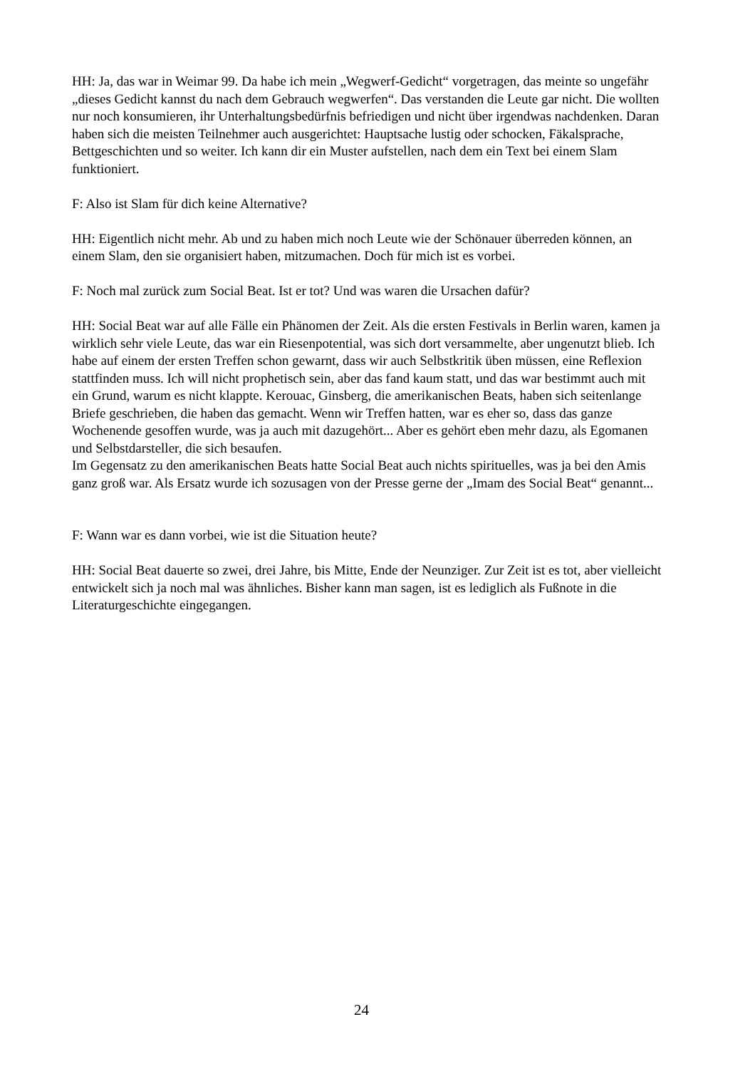HH: Ja, das war in Weimar 99. Da habe ich mein „Wegwerf-Gedicht“ vorgetragen, das meinte so ungefähr „dieses Gedicht kannst du nach dem Gebrauch wegwerfen“. Das verstanden die Leute gar nicht. Die wollten nur noch konsumieren, ihr Unterhaltungsbedürfnis befriedigen und nicht über irgendwas nachdenken. Daran haben sich die meisten Teilnehmer auch ausgerichtet: Hauptsache lustig oder schocken, Fäkalsprache, Bettgeschichten und so weiter. Ich kann dir ein Muster aufstellen, nach dem ein Text bei einem Slam funktioniert.
F: Also ist Slam für dich keine Alternative?
HH: Eigentlich nicht mehr. Ab und zu haben mich noch Leute wie der Schönauer überreden können, an einem Slam, den sie organisiert haben, mitzumachen. Doch für mich ist es vorbei.
F: Noch mal zurück zum Social Beat. Ist er tot? Und was waren die Ursachen dafür?
HH: Social Beat war auf alle Fälle ein Phänomen der Zeit. Als die ersten Festivals in Berlin waren, kamen ja wirklich sehr viele Leute, das war ein Riesenpotential, was sich dort versammelte, aber ungenutzt blieb. Ich habe auf einem der ersten Treffen schon gewarnt, dass wir auch Selbstkritik üben müssen, eine Reflexion stattfinden muss. Ich will nicht prophetisch sein, aber das fand kaum statt, und das war bestimmt auch mit ein Grund, warum es nicht klappte. Kerouac, Ginsberg, die amerikanischen Beats, haben sich seitenlange Briefe geschrieben, die haben das gemacht. Wenn wir Treffen hatten, war es eher so, dass das ganze Wochenende gesoffen wurde, was ja auch mit dazugehört... Aber es gehört eben mehr dazu, als Egomanen und Selbstdarsteller, die sich besaufen.
Im Gegensatz zu den amerikanischen Beats hatte Social Beat auch nichts spirituelles, was ja bei den Amis ganz groß war. Als Ersatz wurde ich sozusagen von der Presse gerne der „Imam des Social Beat“ genannt...
F: Wann war es dann vorbei, wie ist die Situation heute?
HH: Social Beat dauerte so zwei, drei Jahre, bis Mitte, Ende der Neunziger. Zur Zeit ist es tot, aber vielleicht entwickelt sich ja noch mal was ähnliches. Bisher kann man sagen, ist es lediglich als Fußnote in die Literaturgeschichte eingegangen.
24